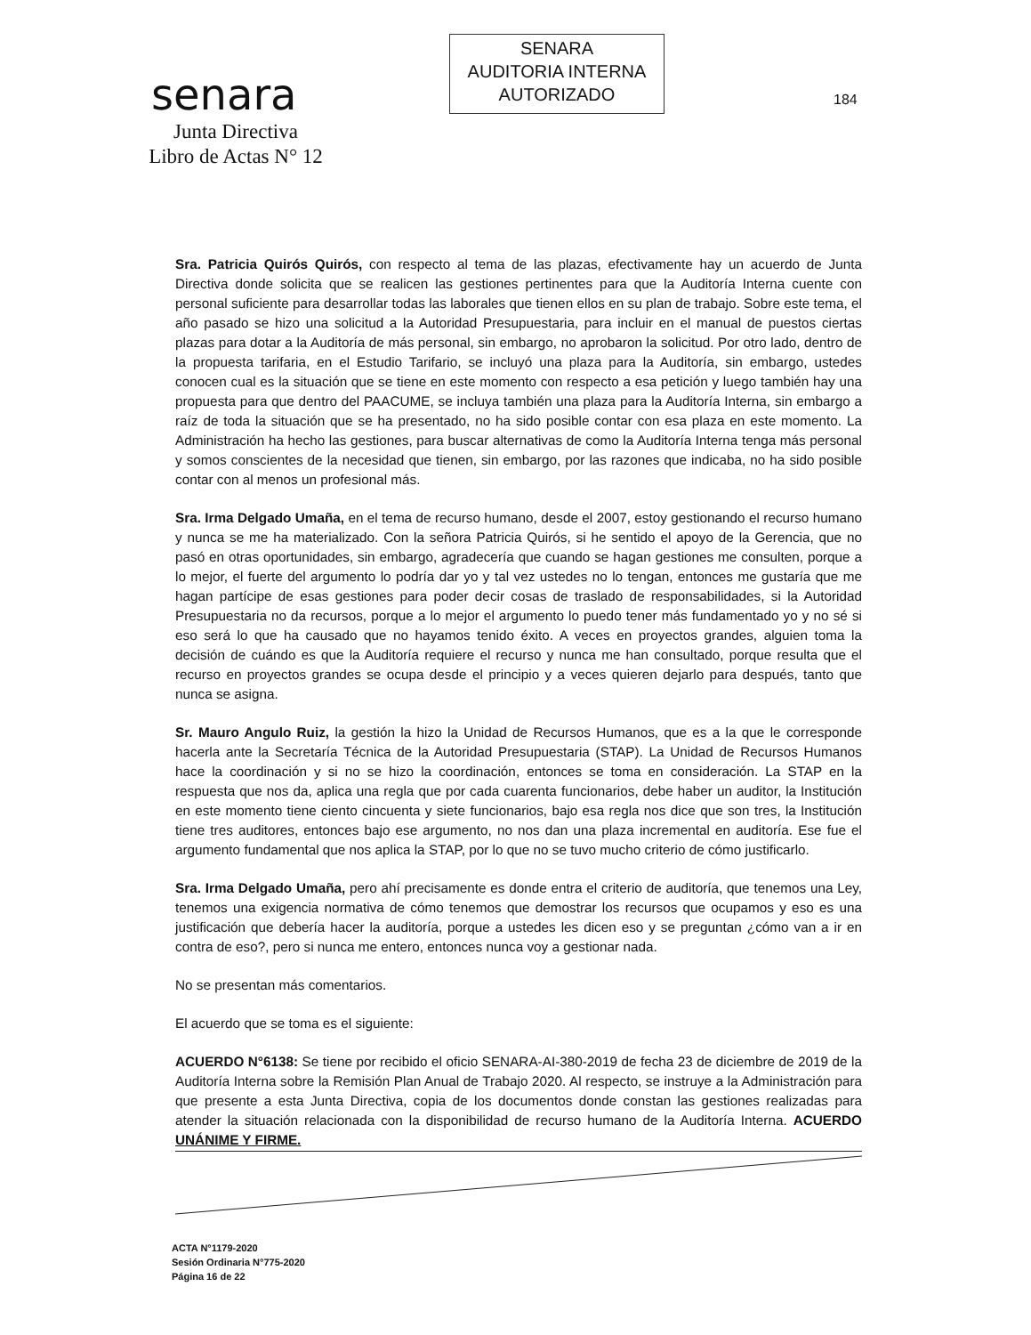senara
Junta Directiva
Libro de Actas N° 12
SENARA
AUDITORIA INTERNA
AUTORIZADO
184
Sra. Patricia Quirós Quirós, con respecto al tema de las plazas, efectivamente hay un acuerdo de Junta Directiva donde solicita que se realicen las gestiones pertinentes para que la Auditoría Interna cuente con personal suficiente para desarrollar todas las laborales que tienen ellos en su plan de trabajo. Sobre este tema, el año pasado se hizo una solicitud a la Autoridad Presupuestaria, para incluir en el manual de puestos ciertas plazas para dotar a la Auditoría de más personal, sin embargo, no aprobaron la solicitud. Por otro lado, dentro de la propuesta tarifaria, en el Estudio Tarifario, se incluyó una plaza para la Auditoría, sin embargo, ustedes conocen cual es la situación que se tiene en este momento con respecto a esa petición y luego también hay una propuesta para que dentro del PAACUME, se incluya también una plaza para la Auditoría Interna, sin embargo a raíz de toda la situación que se ha presentado, no ha sido posible contar con esa plaza en este momento. La Administración ha hecho las gestiones, para buscar alternativas de como la Auditoría Interna tenga más personal y somos conscientes de la necesidad que tienen, sin embargo, por las razones que indicaba, no ha sido posible contar con al menos un profesional más.
Sra. Irma Delgado Umaña, en el tema de recurso humano, desde el 2007, estoy gestionando el recurso humano y nunca se me ha materializado. Con la señora Patricia Quirós, si he sentido el apoyo de la Gerencia, que no pasó en otras oportunidades, sin embargo, agradecería que cuando se hagan gestiones me consulten, porque a lo mejor, el fuerte del argumento lo podría dar yo y tal vez ustedes no lo tengan, entonces me gustaría que me hagan partícipe de esas gestiones para poder decir cosas de traslado de responsabilidades, si la Autoridad Presupuestaria no da recursos, porque a lo mejor el argumento lo puedo tener más fundamentado yo y no sé si eso será lo que ha causado que no hayamos tenido éxito. A veces en proyectos grandes, alguien toma la decisión de cuándo es que la Auditoría requiere el recurso y nunca me han consultado, porque resulta que el recurso en proyectos grandes se ocupa desde el principio y a veces quieren dejarlo para después, tanto que nunca se asigna.
Sr. Mauro Angulo Ruiz, la gestión la hizo la Unidad de Recursos Humanos, que es a la que le corresponde hacerla ante la Secretaría Técnica de la Autoridad Presupuestaria (STAP). La Unidad de Recursos Humanos hace la coordinación y si no se hizo la coordinación, entonces se toma en consideración. La STAP en la respuesta que nos da, aplica una regla que por cada cuarenta funcionarios, debe haber un auditor, la Institución en este momento tiene ciento cincuenta y siete funcionarios, bajo esa regla nos dice que son tres, la Institución tiene tres auditores, entonces bajo ese argumento, no nos dan una plaza incremental en auditoría. Ese fue el argumento fundamental que nos aplica la STAP, por lo que no se tuvo mucho criterio de cómo justificarlo.
Sra. Irma Delgado Umaña, pero ahí precisamente es donde entra el criterio de auditoría, que tenemos una Ley, tenemos una exigencia normativa de cómo tenemos que demostrar los recursos que ocupamos y eso es una justificación que debería hacer la auditoría, porque a ustedes les dicen eso y se preguntan ¿cómo van a ir en contra de eso?, pero si nunca me entero, entonces nunca voy a gestionar nada.
No se presentan más comentarios.
El acuerdo que se toma es el siguiente:
ACUERDO N°6138: Se tiene por recibido el oficio SENARA-AI-380-2019 de fecha 23 de diciembre de 2019 de la Auditoría Interna sobre la Remisión Plan Anual de Trabajo 2020. Al respecto, se instruye a la Administración para que presente a esta Junta Directiva, copia de los documentos donde constan las gestiones realizadas para atender la situación relacionada con la disponibilidad de recurso humano de la Auditoría Interna. ACUERDO UNÁNIME Y FIRME.
ACTA N°1179-2020
Sesión Ordinaria N°775-2020
Página 16 de 22